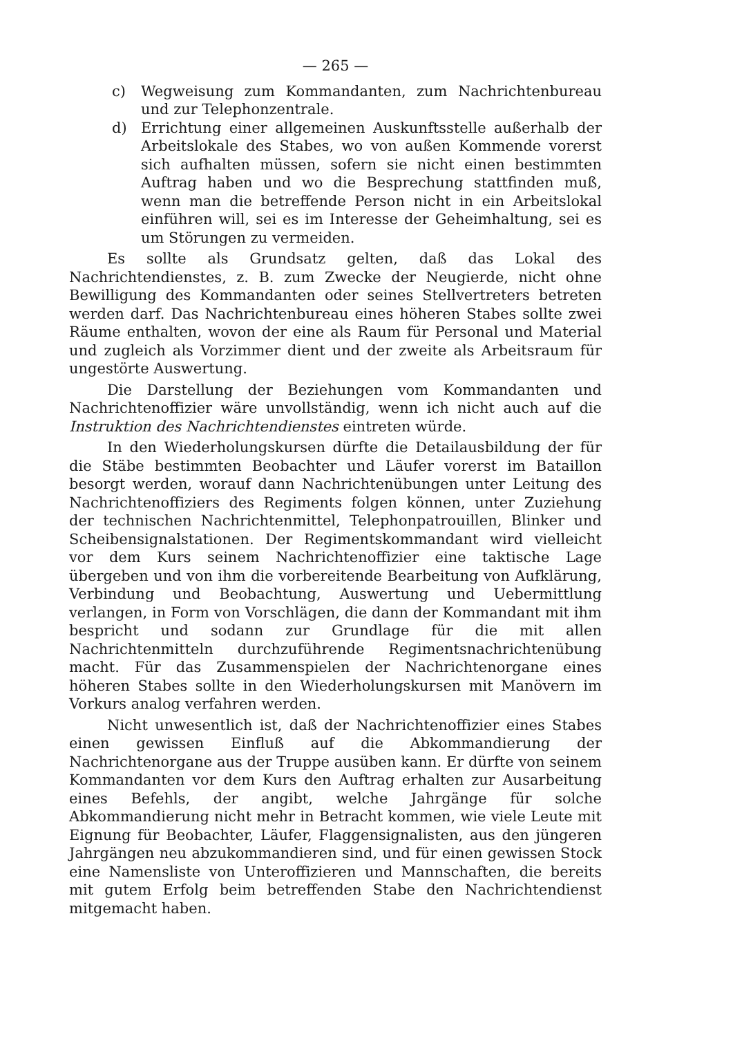— 265 —
c) Wegweisung zum Kommandanten, zum Nachrichtenbureau und zur Telephonzentrale.
d) Errichtung einer allgemeinen Auskunftsstelle außerhalb der Arbeitslokale des Stabes, wo von außen Kommende vorerst sich aufhalten müssen, sofern sie nicht einen bestimmten Auftrag haben und wo die Besprechung stattfinden muß, wenn man die betreffende Person nicht in ein Arbeitslokal einführen will, sei es im Interesse der Geheimhaltung, sei es um Störungen zu vermeiden.
Es sollte als Grundsatz gelten, daß das Lokal des Nachrichtendienstes, z. B. zum Zwecke der Neugierde, nicht ohne Bewilligung des Kommandanten oder seines Stellvertreters betreten werden darf. Das Nachrichtenbureau eines höheren Stabes sollte zwei Räume enthalten, wovon der eine als Raum für Personal und Material und zugleich als Vorzimmer dient und der zweite als Arbeitsraum für ungestörte Auswertung.
Die Darstellung der Beziehungen vom Kommandanten und Nachrichtenoffizier wäre unvollständig, wenn ich nicht auch auf die Instruktion des Nachrichtendienstes eintreten würde.
In den Wiederholungskursen dürfte die Detailausbildung der für die Stäbe bestimmten Beobachter und Läufer vorerst im Bataillon besorgt werden, worauf dann Nachrichtenübungen unter Leitung des Nachrichtenoffiziers des Regiments folgen können, unter Zuziehung der technischen Nachrichtenmittel, Telephonpatrouillen, Blinker und Scheibensignalstationen. Der Regimentskommandant wird vielleicht vor dem Kurs seinem Nachrichtenoffizier eine taktische Lage übergeben und von ihm die vorbereitende Bearbeitung von Aufklärung, Verbindung und Beobachtung, Auswertung und Uebermittlung verlangen, in Form von Vorschlägen, die dann der Kommandant mit ihm bespricht und sodann zur Grundlage für die mit allen Nachrichtenmitteln durchzuführende Regimentsnachrichtenübung macht. Für das Zusammenspielen der Nachrichtenorgane eines höheren Stabes sollte in den Wiederholungskursen mit Manövern im Vorkurs analog verfahren werden.
Nicht unwesentlich ist, daß der Nachrichtenoffizier eines Stabes einen gewissen Einfluß auf die Abkommandierung der Nachrichtenorgane aus der Truppe ausüben kann. Er dürfte von seinem Kommandanten vor dem Kurs den Auftrag erhalten zur Ausarbeitung eines Befehls, der angibt, welche Jahrgänge für solche Abkommandierung nicht mehr in Betracht kommen, wie viele Leute mit Eignung für Beobachter, Läufer, Flaggensignalisten, aus den jüngeren Jahrgängen neu abzukommandieren sind, und für einen gewissen Stock eine Namensliste von Unteroffizieren und Mannschaften, die bereits mit gutem Erfolg beim betreffenden Stabe den Nachrichtendienst mitgemacht haben.